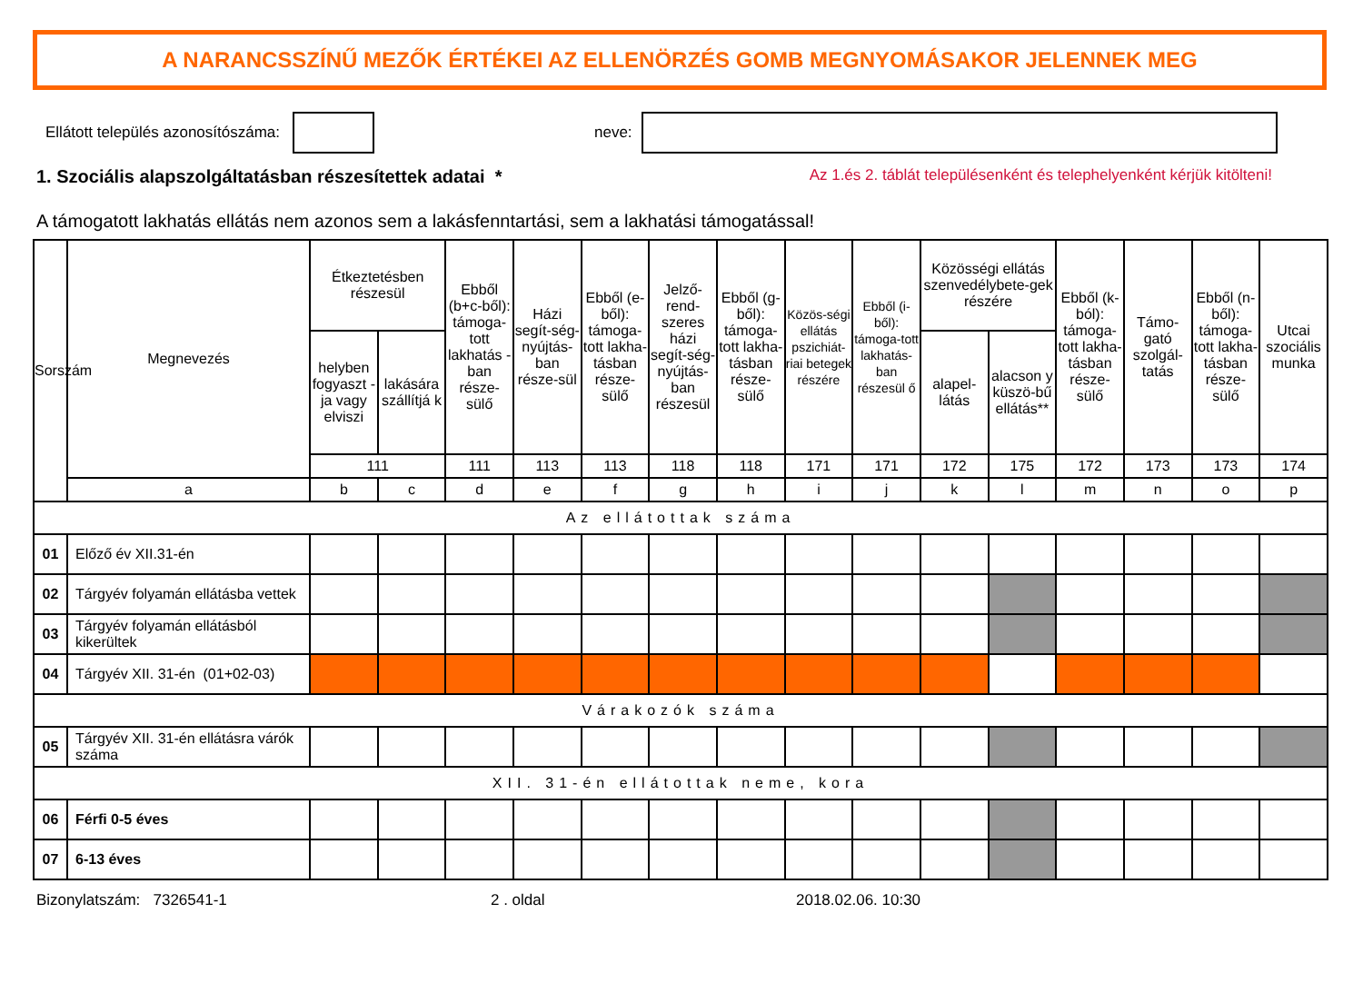A NARANCSSZÍNŰ MEZŐK ÉRTÉKEI AZ ELLENÖRZÉS GOMB MEGNYOMÁSAKOR JELENNEK MEG
Ellátott település azonosítószáma:
neve:
1. Szociális alapszolgáltatásban részesítettek adatai * Az 1.és 2. táblát településenként és telephelyenként kérjük kitölteni!
A támogatott lakhatás ellátás nem azonos sem a lakásfenntartási, sem a lakhatási támogatással!
| Sorszám | Megnevezés | Étkeztetésben részesül | | Ebből (b+c-ből): támoga-tott lakhatás - ban része-sülő | Házi segít-ség-nyújtás-ban része-sül | Ebből (e-ből): támoga-tott lakha-tásban része-sülő | Jelző-rend-szeres házi segít-ség-nyújtás-ban részesül | Ebből (g-ből): támoga-tott lakha-tásban része-sülő | Közös-ségi ellátás pszichiát-riai betegek részére | Ebből (i-ből): támoga-tott lakhatás-ban részesül ő | Közösségi ellátás szenvedélybete-gek részére | | Ebből (k-ból): támoga-tott lakha-tásban része-sülő | Támo-gató szolgál-tatás | Ebből (n-ből): támoga-tott lakha-tásban része-sülő | Utcai szociális munka |
| --- | --- | --- | --- | --- | --- | --- | --- | --- | --- | --- | --- | --- | --- | --- | --- | --- |
| | | helyben fogyaszt - ja vagy elviszi | lakására szállítjá k | | | | | | | | alapel-látás | alacson y küszö-bű ellátás** | | | | |
| | | 111 | | 111 | 113 | 113 | 118 | 118 | 171 | 171 | 172 | 175 | 172 | 173 | 173 | 174 |
| | a | b | c | d | e | f | g | h | i | j | k | l | m | n | o | p |
| Az ellátottak száma | | | | | | | | | | | | | | | | |
| 01 | Előző év XII.31-én | | | | | | | | | | | | | | | |
| 02 | Tárgyév folyamán ellátásba vettek | | | | | | | | | | | | | | | |
| 03 | Tárgyév folyamán ellátásból kikerültek | | | | | | | | | | | | | | | |
| 04 | Tárgyév XII. 31-én (01+02-03) | | | | | | | | | | | | | | | |
| Várakozók száma | | | | | | | | | | | | | | | | |
| 05 | Tárgyév XII. 31-én ellátásra várók száma | | | | | | | | | | | | | | | |
| XII. 31-én ellátottak neme, kora | | | | | | | | | | | | | | | | |
| 06 | Férfi 0-5 éves | | | | | | | | | | | | | | | |
| 07 | 6-13 éves | | | | | | | | | | | | | | | |
Bizonylatszám: 7326541-1 2 . oldal 2018.02.06. 10:30